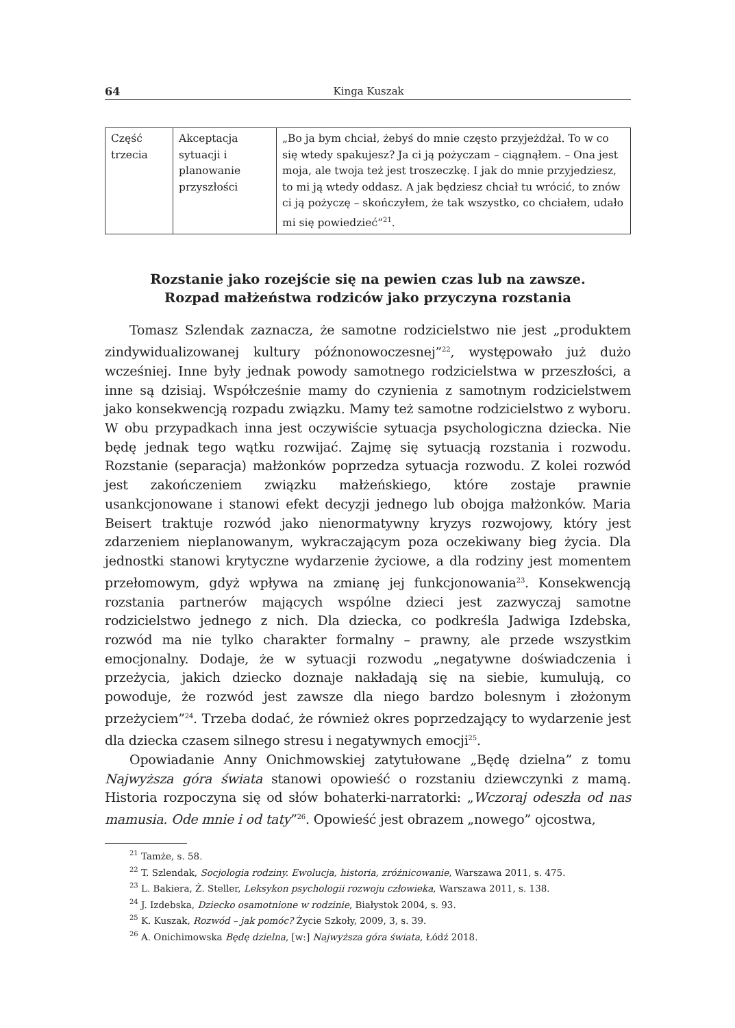64 Kinga Kuszak
| Część trzecia | Akceptacja sytuacji i planowanie przyszłości | „Bo ja bym chciał, żebyś do mnie często przyjeżdżał. To w co się wtedy spakujesz? Ja ci ją pożyczam – ciągnąłem. – Ona jest moja, ale twoja też jest troszeczkę. I jak do mnie przyjedziesz, to mi ją wtedy oddasz. A jak będziesz chciał tu wrócić, to znów ci ją pożyczę – skończyłem, że tak wszystko, co chciałem, udało mi się powiedzieć”<sup>21</sup>. |
Rozstanie jako rozejście się na pewien czas lub na zawsze.
Rozpad małżeństwa rodziców jako przyczyna rozstania
Tomasz Szlendak zaznacza, że samotne rodzicielstwo nie jest „produktem zindywidualizowanej kultury późnonowoczesnej”<sup>22</sup>, występowało już dużo wcześniej. Inne były jednak powody samotnego rodzicielstwa w przeszłości, a inne są dzisiaj. Współcześnie mamy do czynienia z samotnym rodzicielstwem jako konsekwencją rozpadu związku. Mamy też samotne rodzicielstwo z wyboru. W obu przypadkach inna jest oczywiście sytuacja psychologiczna dziecka. Nie będę jednak tego wątku rozwijać. Zajmę się sytuacją rozstania i rozwodu. Rozstanie (separacja) małżonków poprzedza sytuacja rozwodu. Z kolei rozwód jest zakończeniem związku małżeńskiego, które zostaje prawnie usankcjonowane i stanowi efekt decyzji jednego lub obojga małżonków. Maria Beisert traktuje rozwód jako nienormatywny kryzys rozwojowy, który jest zdarzeniem nieplanowanym, wykraczającym poza oczekiwany bieg życia. Dla jednostki stanowi krytyczne wydarzenie życiowe, a dla rodziny jest momentem przełomowym, gdyż wpływa na zmianę jej funkcjonowania<sup>23</sup>. Konsekwencją rozstania partnerów mających wspólne dzieci jest zazwyczaj samotne rodzicielstwo jednego z nich. Dla dziecka, co podkreśla Jadwiga Izdebska, rozwód ma nie tylko charakter formalny – prawny, ale przede wszystkim emocjonalny. Dodaje, że w sytuacji rozwodu „negatywne doświadczenia i przeżycia, jakich dziecko doznaje nakładają się na siebie, kumulują, co powoduje, że rozwód jest zawsze dla niego bardzo bolesnym i złożonym przeżyciem”<sup>24</sup>. Trzeba dodać, że również okres poprzedzający to wydarzenie jest dla dziecka czasem silnego stresu i negatywnych emocji<sup>25</sup>.
Opowiadanie Anny Onichmowskiej zatytułowane „Będę dzielna” z tomu Najwyższa góra świata stanowi opowieść o rozstaniu dziewczynki z mamą. Historia rozpoczyna się od słów bohaterki-narratorki: „Wczoraj odeszła od nas mamusia. Ode mnie i od taty”<sup>26</sup>. Opowieść jest obrazem „nowego” ojcostwa,
<sup>21</sup> Tamże, s. 58.
<sup>22</sup> T. Szlendak, Socjologia rodziny. Ewolucja, historia, zróżnicowanie, Warszawa 2011, s. 475.
<sup>23</sup> L. Bakiera, Ż. Steller, Leksykon psychologii rozwoju człowieka, Warszawa 2011, s. 138.
<sup>24</sup> J. Izdebska, Dziecko osamotnione w rodzinie, Białystok 2004, s. 93.
<sup>25</sup> K. Kuszak, Rozwód – jak pomóc? Życie Szkoły, 2009, 3, s. 39.
<sup>26</sup> A. Onichimowska Będę dzielna, [w:] Najwyższa góra świata, Łódź 2018.